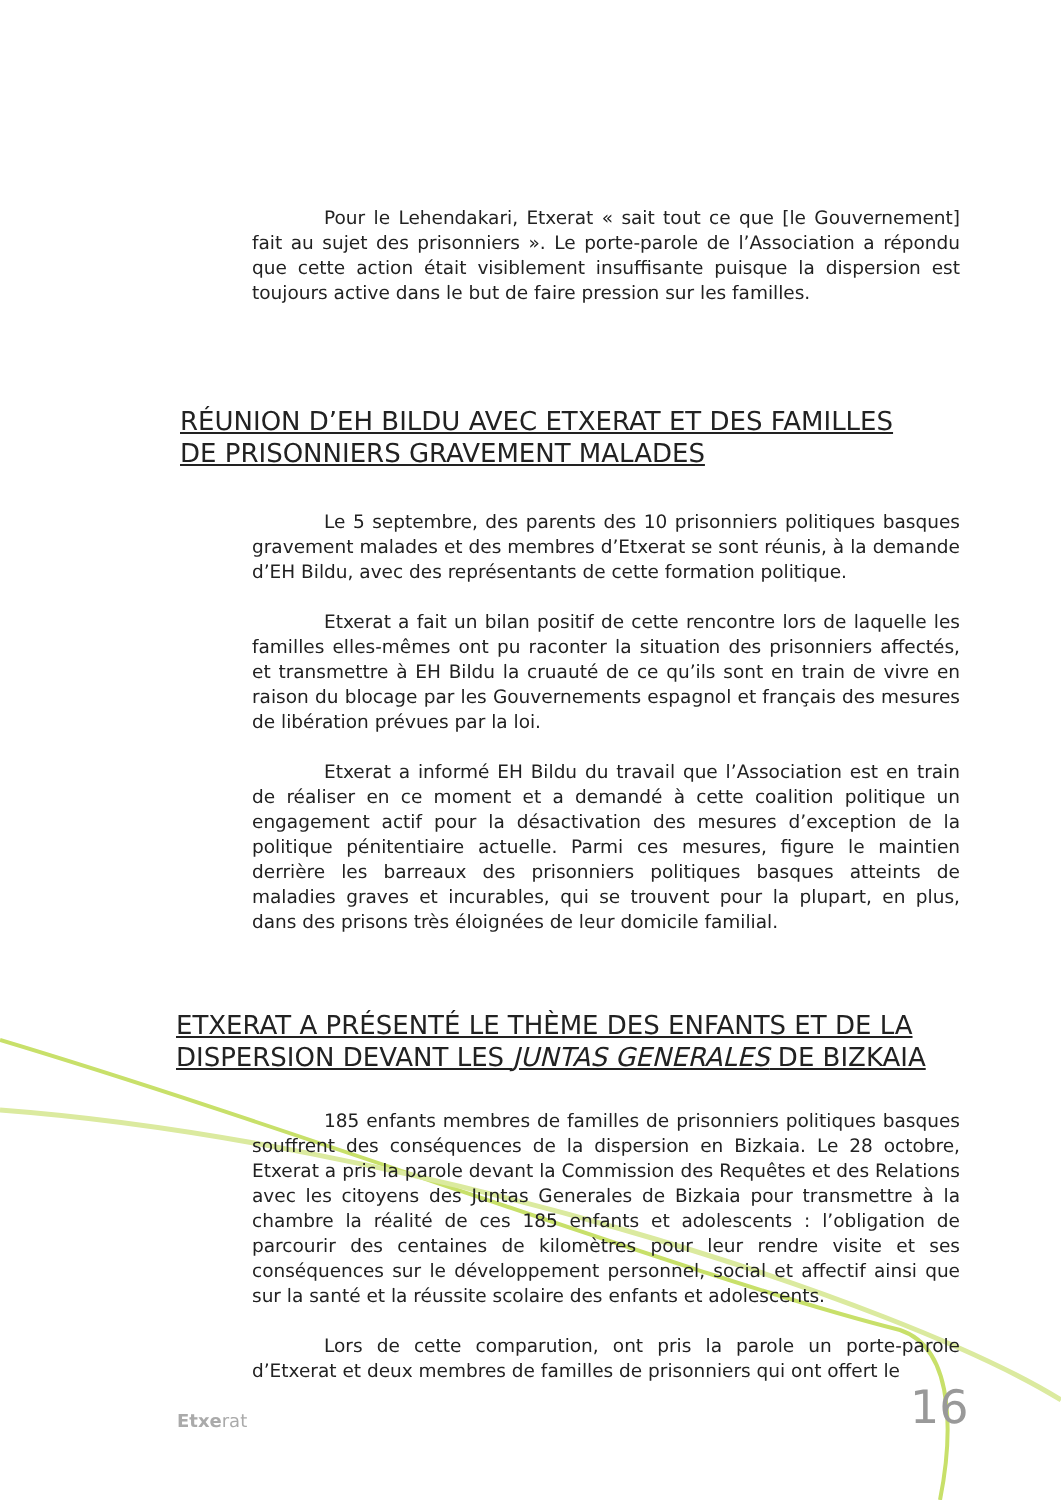Pour le Lehendakari, Etxerat « sait tout ce que [le Gouvernement] fait au sujet des prisonniers ». Le porte-parole de l’Association a répondu que cette action était visiblement insuffisante puisque la dispersion est toujours active dans le but de faire pression sur les familles.
RÉUNION D’EH BILDU AVEC ETXERAT ET DES FAMILLES
DE PRISONNIERS GRAVEMENT MALADES
Le 5 septembre, des parents des 10 prisonniers politiques basques gravement malades et des membres d’Etxerat se sont réunis, à la demande d’EH Bildu, avec des représentants de cette formation politique.
Etxerat a fait un bilan positif de cette rencontre lors de laquelle les familles elles-mêmes ont pu raconter la situation des prisonniers affectés, et transmettre à EH Bildu la cruauté de ce qu’ils sont en train de vivre en raison du blocage par les Gouvernements espagnol et français des mesures de libération prévues par la loi.
Etxerat a informé EH Bildu du travail que l’Association est en train de réaliser en ce moment et a demandé à cette coalition politique un engagement actif pour la désactivation des mesures d’exception de la politique pénitentiaire actuelle. Parmi ces mesures, figure le maintien derrière les barreaux des prisonniers politiques basques atteints de maladies graves et incurables, qui se trouvent pour la plupart, en plus, dans des prisons très éloignées de leur domicile familial.
ETXERAT A PRÉSENTÉ LE THÈME DES ENFANTS ET DE LA
DISPERSION DEVANT LES JUNTAS GENERALES DE BIZKAIA
185 enfants membres de familles de prisonniers politiques basques souffrent des conséquences de la dispersion en Bizkaia. Le 28 octobre, Etxerat a pris la parole devant la Commission des Requêtes et des Relations avec les citoyens des Juntas Generales de Bizkaia pour transmettre à la chambre la réalité de ces 185 enfants et adolescents : l’obligation de parcourir des centaines de kilomètres pour leur rendre visite et ses conséquences sur le développement personnel, social et affectif ainsi que sur la santé et la réussite scolaire des enfants et adolescents.
Lors de cette comparution, ont pris la parole un porte-parole d’Etxerat et deux membres de familles de prisonniers qui ont offert le
Etxerat 16